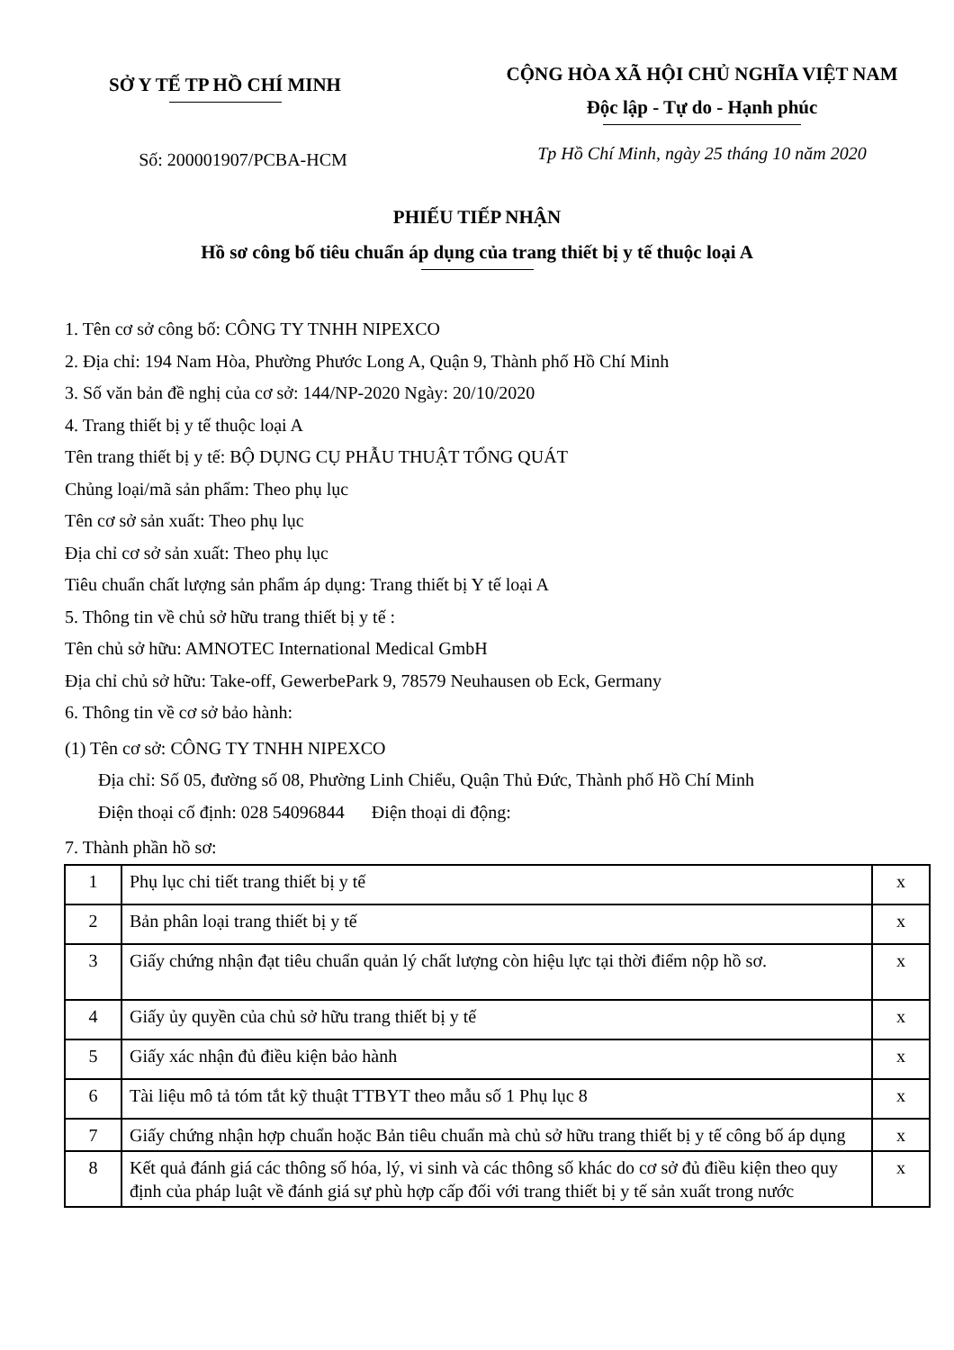SỞ Y TẾ TP HỒ CHÍ MINH
Số: 200001907/PCBA-HCM
CỘNG HÒA XÃ HỘI CHỦ NGHĨA VIỆT NAM
Độc lập - Tự do - Hạnh phúc
Tp Hồ Chí Minh, ngày 25 tháng 10 năm 2020
PHIẾU TIẾP NHẬN
Hồ sơ công bố tiêu chuẩn áp dụng của trang thiết bị y tế thuộc loại A
1. Tên cơ sở công bố: CÔNG TY TNHH NIPEXCO
2. Địa chỉ: 194 Nam Hòa, Phường Phước Long A, Quận 9, Thành phố Hồ Chí Minh
3. Số văn bản đề nghị của cơ sở: 144/NP-2020 Ngày: 20/10/2020
4. Trang thiết bị y tế thuộc loại A
Tên trang thiết bị y tế: BỘ DỤNG CỤ PHẪU THUẬT TỔNG QUÁT
Chủng loại/mã sản phẩm: Theo phụ lục
Tên cơ sở sản xuất: Theo phụ lục
Địa chỉ cơ sở sản xuất: Theo phụ lục
Tiêu chuẩn chất lượng sản phẩm áp dụng: Trang thiết bị Y tế loại A
5. Thông tin về chủ sở hữu trang thiết bị y tế :
Tên chủ sở hữu: AMNOTEC International Medical GmbH
Địa chỉ chủ sở hữu: Take-off, GewerbePark 9, 78579 Neuhausen ob Eck, Germany
6. Thông tin về cơ sở bảo hành:
(1) Tên cơ sở: CÔNG TY TNHH NIPEXCO
Địa chỉ: Số 05, đường số 08, Phường Linh Chiểu, Quận Thủ Đức, Thành phố Hồ Chí Minh
Điện thoại cố định: 028 54096844 Điện thoại di động:
7. Thành phần hồ sơ:
| 1 | Phụ lục chi tiết trang thiết bị y tế | x |
| 2 | Bản phân loại trang thiết bị y tế | x |
| 3 | Giấy chứng nhận đạt tiêu chuẩn quản lý chất lượng còn hiệu lực tại thời điểm nộp hồ sơ. | x |
| 4 | Giấy ủy quyền của chủ sở hữu trang thiết bị y tế | x |
| 5 | Giấy xác nhận đủ điều kiện bảo hành | x |
| 6 | Tài liệu mô tả tóm tắt kỹ thuật TTBYT theo mẫu số 1 Phụ lục 8 | x |
| 7 | Giấy chứng nhận hợp chuẩn hoặc Bản tiêu chuẩn mà chủ sở hữu trang thiết bị y tế công bố áp dụng | x |
| 8 | Kết quả đánh giá các thông số hóa, lý, vi sinh và các thông số khác do cơ sở đủ điều kiện theo quy định của pháp luật về đánh giá sự phù hợp cấp đối với trang thiết bị y tế sản xuất trong nước | x |